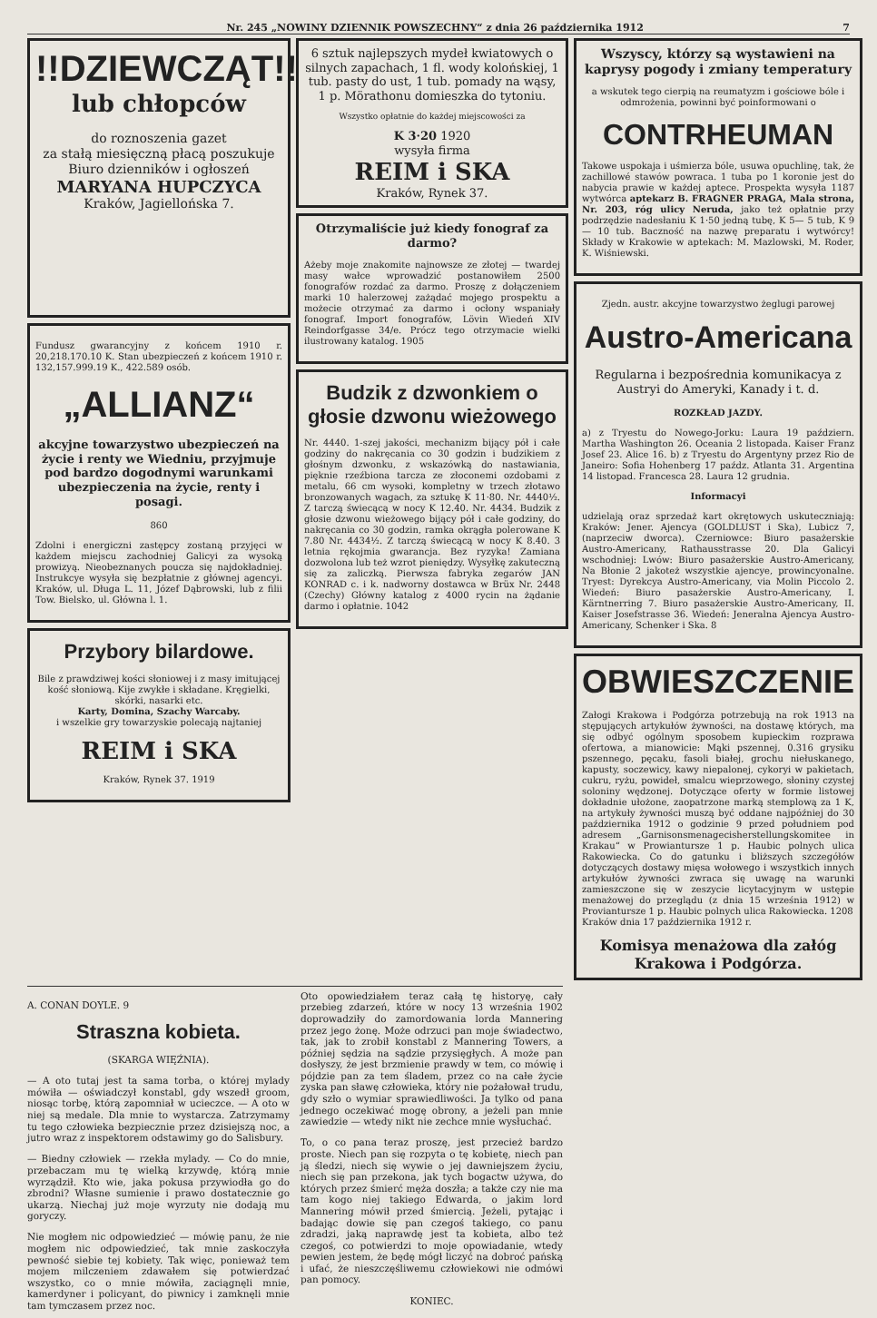Nr. 245 „NOWINY DZIENNIK POWSZECHNY“ z dnia 26 października 1912 7
!!DZIEWCZĄT!!
lub chłopców
do roznoszenia gazet
za stałą miesięczną płacą poszukuje
Biuro dzienników i ogłoszeń
MARYANA HUPCZYCA
Kraków, Jagiellońska 7.
Fundusz gwarancyjny z końcem 1910 r. 20,218.170.10 K. Stan ubezpieczeń z końcem 1910 r. 132,157.999.19 K., 422.589 osób.
„ALLIANZ“
akcyjne towarzystwo ubezpieczeń na życie i renty we Wiedniu, przyjmuje pod bardzo dogodnymi warunkami ubezpieczenia na życie, renty i posagi.
860
Zdolni i energiczni zastępcy zostaną przyjęci w każdem miejscu zachodniej Galicyi za wysoką prowizyą. Nieobeznanych poucza się najdokładniej. Instrukcye wysyła się bezpłatnie z głównej agencyi. Kraków, ul. Długa L. 11, Józef Dąbrowski, lub z filii Tow. Bielsko, ul. Główna l. 1.
Przybory bilardowe.
Bile z prawdziwej kości słoniowej i z masy imitującej kość słoniową. Kije zwykłe i składane. Kręgielki, skórki, nasarki etc.
Karty, Domina, Szachy Warcaby.
i wszelkie gry towarzyskie polecają najtaniej
REIM i SKA
Kraków, Rynek 37. 1919
6 sztuk najlepszych mydeł kwiatowych o silnych zapachach, 1 fl. wody kolońskiej, 1 tub. pasty do ust, 1 tub. pomady na wąsy, 1 p. Mörathonu domieszka do tytoniu.
Wszystko opłatnie do każdej miejscowości za
K 3·20 1920
wysyła firma
REIM i SKA
Kraków, Rynek 37.
Otrzymaliście już kiedy fonograf za darmo?
Ażeby moje znakomite najnowsze ze złotej — twardej masy wałce wprowadzić postanowiłem 2500 fonografów rozdać za darmo. Proszę z dołączeniem marki 10 halerzowej zażądać mojego prospektu a możecie otrzymać za darmo i ocłony wspaniały fonograf. Import fonografów, Lövin Wiedeń XIV Reindorfgasse 34/e. Prócz tego otrzymacie wielki ilustrowany katalog. 1905
Budzik z dzwonkiem o głosie dzwonu wieżowego
Nr. 4440. 1-szej jakości, mechanizm bijący pół i całe godziny do nakręcania co 30 godzin i budzikiem z głośnym dzwonku, z wskazówką do nastawiania, pięknie rzeźbiona tarcza ze złoconemi ozdobami z metalu, 66 cm wysoki, kompletny w trzech złotawo bronzowanych wagach, za sztukę K 11·80. Nr. 4440½. Z tarczą świecącą w nocy K 12.40. Nr. 4434. Budzik z głosie dzwonu wieżowego bijący pół i całe godziny, do nakręcania co 30 godzin, ramka okrągła polerowane K 7.80 Nr. 4434½. Z tarczą świecącą w nocy K 8.40. 3 letnia rękojmia gwarancja. Bez ryzyka! Zamiana dozwolona lub też wzrot pieniędzy. Wysyłkę zakuteczną się za zaliczką. Pierwsza fabryka zegarów JAN KONRAD c. i k. nadworny dostawca w Brüx Nr. 2448 (Czechy) Główny katalog z 4000 rycin na żądanie darmo i opłatnie. 1042
Wszyscy, którzy są wystawieni na kaprysy pogody i zmiany temperatury
a wskutek tego cierpią na reumatyzm i gościowe bóle i odmrożenia, powinni być poinformowani o
CONTRHEUMAN
Takowe uspokaja i uśmierza bóle, usuwa opuchlinę, tak, że zachillowé stawów powraca. 1 tuba po 1 koronie jest do nabycia prawie w każdej aptece. Prospekta wysyła 1187 wytwórca aptekarz B. FRAGNER PRAGA, Mala strona, Nr. 203, róg ulicy Neruda, jako też opłatnie przy podrzędzie nadesłaniu K 1·50 jedną tubę, K 5— 5 tub, K 9— 10 tub. Baczność na nazwę preparatu i wytwórcy! Składy w Krakowie w aptekach: M. Mazlowski, M. Roder, K. Wiśniewski.
Zjedn. austr. akcyjne towarzystwo żeglugi parowej
Austro-Americana
Regularna i bezpośrednia komunikacya z Austryi do Ameryki, Kanady i t. d.
ROZKŁAD JAZDY.
a) z Tryestu do Nowego-Jorku: Laura 19 październ. Martha Washington 26. Oceania 2 listopada. Kaiser Franz Josef 23. Alice 16. b) z Tryestu do Argentyny przez Rio de Janeiro: Sofia Hohenberg 17 paźdz. Atlanta 31. Argentina 14 listopad. Francesca 28. Laura 12 grudnia.
Informacyi
udzielają oraz sprzedaż kart okrętowych uskuteczniają: Kraków: Jener. Ajencya (GOLDLUST i Ska), Lubicz 7, (naprzeciw dworca). Czerniowce: Biuro pasażerskie Austro-Americany, Rathausstrasse 20. Dla Galicyi wschodniej: Lwów: Biuro pasażerskie Austro-Americany, Na Błonie 2 jakoteż wszystkie ajencye, prowincyonalne. Tryest: Dyrekcya Austro-Americany, via Molin Piccolo 2. Wiedeń: Biuro pasażerskie Austro-Americany, I. Kärntnerring 7. Biuro pasażerskie Austro-Americany, II. Kaiser Josefstrasse 36. Wiedeń: Jeneralna Ajencya Austro-Americany, Schenker i Ska. 8
OBWIESZCZENIE
Załogi Krakowa i Podgórza potrzebują na rok 1913 na stępujących artykułów żywności, na dostawę których, ma się odbyć ogólnym sposobem kupieckim rozprawa ofertowa, a mianowicie: Mąki pszennej, 0.316 grysiku pszennego, pęcaku, fasoli białej, grochu niełuskanego, kapusty, soczewicy, kawy niepalonej, cykoryi w pakietach, cukru, ryżu, powideł, smalcu wieprzowego, słoniny czystej soloniny wędzonej. Dotyczące oferty w formie listowej dokładnie ułożone, zaopatrzone marką stemplową za 1 K, na artykuły żywności muszą być oddane najpóźniej do 30 października 1912 o godzinie 9 przed południem pod adresem „Garnisonsmenagecisherstellungskomitee in Krakau“ w Prowiantursze 1 p. Haubic polnych ulica Rakowiecka. Co do gatunku i bliższych szczegółów dotyczących dostawy mięsa wołowego i wszystkich innych artykułów żywności zwraca się uwagę na warunki zamieszczone się w zeszycie licytacyjnym w ustępie menażowej do przeglądu (z dnia 15 września 1912) w Proviantursze 1 p. Haubic polnych ulica Rakowiecka. 1208
Kraków dnia 17 października 1912 r.
Komisya menażowa dla załóg Krakowa i Podgórza.
A. CONAN DOYLE. 9
Straszna kobieta.
(SKARGA WIĘŹNIA).
— A oto tutaj jest ta sama torba, o której mylady mówiła — oświadczył konstabl, gdy wszedł groom, niosąc torbę, którą zapomniał w ucieczce. — A oto w niej są medale. Dla mnie to wystarcza. Zatrzymamy tu tego człowieka bezpiecznie przez dzisiejszą noc, a jutro wraz z inspektorem odstawimy go do Salisbury.
— Biedny człowiek — rzekła mylady. — Co do mnie, przebaczam mu tę wielką krzywdę, którą mnie wyrządził. Kto wie, jaka pokusa przywiodła go do zbrodni? Własne sumienie i prawo dostatecznie go ukarzą. Niechaj już moje wyrzuty nie dodają mu goryczy.
Nie mogłem nic odpowiedzieć — mówię panu, że nie mogłem nic odpowiedzieć, tak mnie zaskoczyła pewność siebie tej kobiety. Tak więc, ponieważ tem mojem milczeniem zdawałem się potwierdzać wszystko, co o mnie mówiła, zaciągnęli mnie, kamerdyner i policyant, do piwnicy i zamknęli mnie tam tymczasem przez noc.
Oto opowiedziałem teraz całą tę historyę, cały przebieg zdarzeń, które w nocy 13 września 1902 doprowadziły do zamordowania lorda Mannering przez jego żonę. Może odrzuci pan moje świadectwo, tak, jak to zrobił konstabl z Mannering Towers, a później sędzia na sądzie przysięgłych. A może pan dosłyszy, że jest brzmienie prawdy w tem, co mówię i pójdzie pan za tem śladem, przez co na całe życie zyska pan sławę człowieka, który nie pożałował trudu, gdy szło o wymiar sprawiedliwości. Ja tylko od pana jednego oczekiwać mogę obrony, a jeżeli pan mnie zawiedzie — wtedy nikt nie zechce mnie wysłuchać.
To, o co pana teraz proszę, jest przecież bardzo proste. Niech pan się rozpyta o tę kobietę, niech pan ją śledzi, niech się wywie o jej dawniejszem życiu, niech się pan przekona, jak tych bogactw używa, do których przez śmierć męża doszła; a także czy nie ma tam kogo niej takiego Edwarda, o jakim lord Mannering mówił przed śmiercią. Jeżeli, pytając i badając dowie się pan czegoś takiego, co panu zdradzi, jaką naprawdę jest ta kobieta, albo też czegoś, co potwierdzi to moje opowiadanie, wtedy pewien jestem, że będę mógł liczyć na dobroć pańską i ufać, że nieszczęśliwemu człowiekowi nie odmówi pan pomocy.
KONIEC.